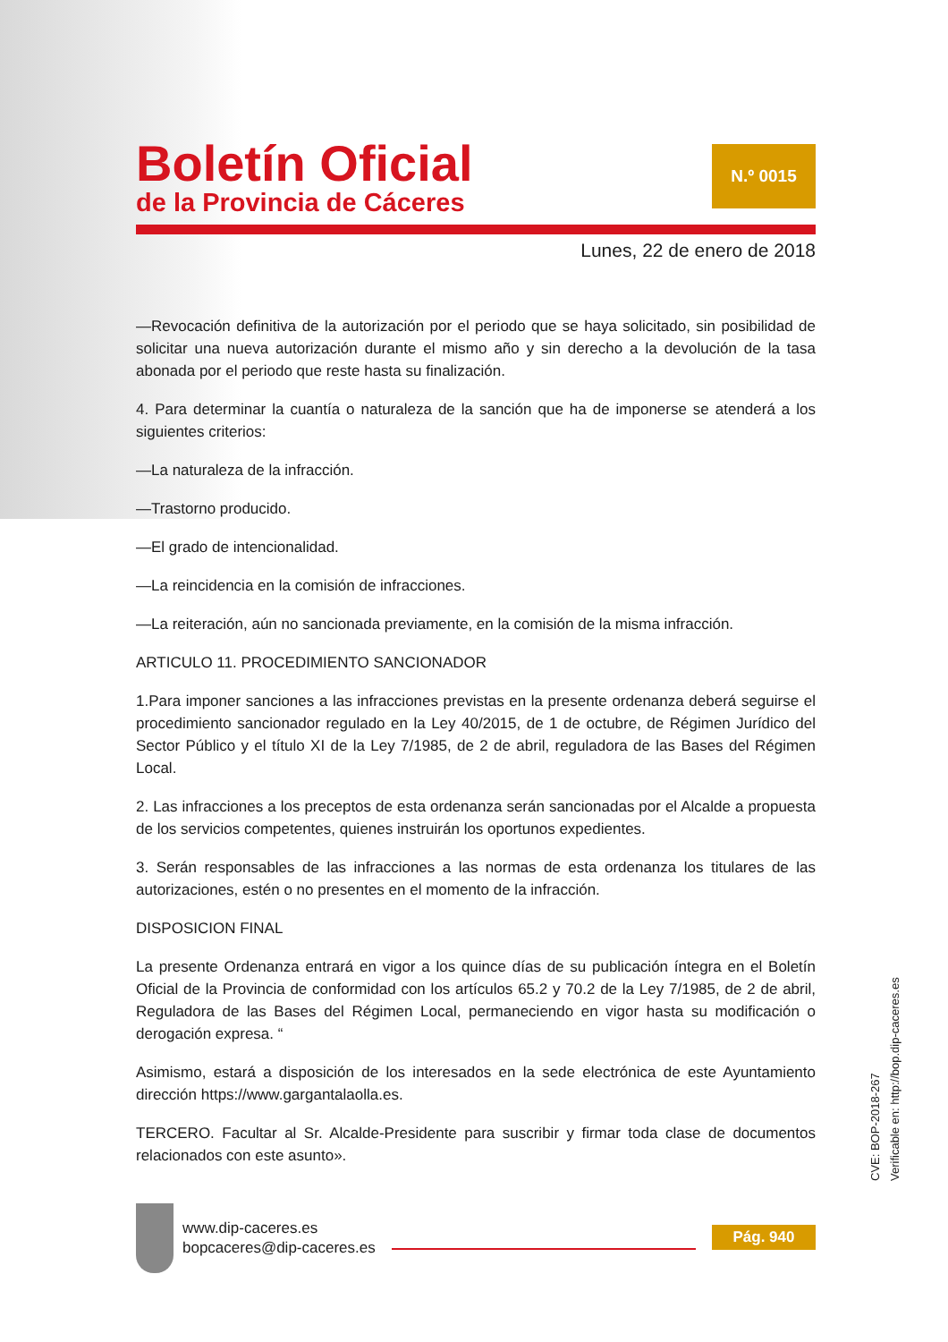Boletín Oficial
de la Provincia de Cáceres
N.º 0015
Lunes, 22 de enero de 2018
—Revocación definitiva de la autorización por el periodo que se haya solicitado, sin posibilidad de solicitar una nueva autorización durante el mismo año y sin derecho a la devolución de la tasa abonada por el periodo que reste hasta su finalización.
4. Para determinar la cuantía o naturaleza de la sanción que ha de imponerse se atenderá a los siguientes criterios:
—La naturaleza de la infracción.
—Trastorno producido.
—El grado de intencionalidad.
—La reincidencia en la comisión de infracciones.
—La reiteración, aún no sancionada previamente, en la comisión de la misma infracción.
ARTICULO 11. PROCEDIMIENTO SANCIONADOR
1.Para imponer sanciones a las infracciones previstas en la presente ordenanza deberá seguirse el procedimiento sancionador regulado en la Ley 40/2015, de 1 de octubre, de Régimen Jurídico del Sector Público y el título XI de la Ley 7/1985, de 2 de abril, reguladora de las Bases del Régimen Local.
2. Las infracciones a los preceptos de esta ordenanza serán sancionadas por el Alcalde a propuesta de los servicios competentes, quienes instruirán los oportunos expedientes.
3. Serán responsables de las infracciones a las normas de esta ordenanza los titulares de las autorizaciones, estén o no presentes en el momento de la infracción.
DISPOSICION FINAL
La presente Ordenanza entrará en vigor a los quince días de su publicación íntegra en el Boletín Oficial de la Provincia de conformidad con los artículos 65.2 y 70.2 de la Ley 7/1985, de 2 de abril, Reguladora de las Bases del Régimen Local, permaneciendo en vigor hasta su modificación o derogación expresa. “
Asimismo, estará a disposición de los interesados en la sede electrónica de este Ayuntamiento dirección https://www.gargantalaolla.es.
TERCERO. Facultar al Sr. Alcalde-Presidente para suscribir y firmar toda clase de documentos relacionados con este asunto».
CVE: BOP-2018-267
Verificable en: http://bop.dip-caceres.es
www.dip-caceres.es
bopcaceres@dip-caceres.es
Pág. 940